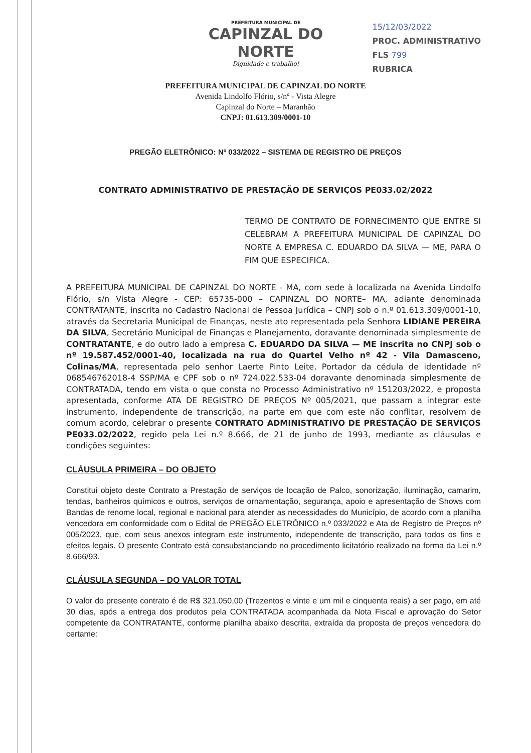PREFEITURA MUNICIPAL DE
CAPINZAL DO NORTE
Dignidade e trabalho!
15/12/03/2022
PROC. ADMINISTRATIVO
FLS 799
RUBRICA
PREFEITURA MUNICIPAL DE CAPINZAL DO NORTE
Avenida Lindolfo Flório, s/nº - Vista Alegre
Capinzal do Norte – Maranhão
CNPJ: 01.613.309/0001-10
PREGÃO ELETRÔNICO: Nº 033/2022 – SISTEMA DE REGISTRO DE PREÇOS
CONTRATO ADMINISTRATIVO DE PRESTAÇÃO DE SERVIÇOS PE033.02/2022
TERMO DE CONTRATO DE FORNECIMENTO QUE ENTRE SI CELEBRAM A PREFEITURA MUNICIPAL DE CAPINZAL DO NORTE A EMPRESA C. EDUARDO DA SILVA — ME, PARA O FIM QUE ESPECIFICA.
A PREFEITURA MUNICIPAL DE CAPINZAL DO NORTE - MA, com sede à localizada na Avenida Lindolfo Flório, s/n Vista Alegre - CEP: 65735-000 – CAPINZAL DO NORTE– MA, adiante denominada CONTRATANTE, inscrita no Cadastro Nacional de Pessoa Jurídica – CNPJ sob o n.º 01.613.309/0001-10, através da Secretaria Municipal de Finanças, neste ato representada pela Senhora LIDIANE PEREIRA DA SILVA, Secretário Municipal de Finanças e Planejamento, doravante denominada simplesmente de CONTRATANTE, e do outro lado a empresa C. EDUARDO DA SILVA — ME inscrita no CNPJ sob o nº 19.587.452/0001-40, localizada na rua do Quartel Velho nº 42 - Vila Damasceno, Colinas/MA, representada pelo senhor Laerte Pinto Leite, Portador da cédula de identidade nº 068546762018-4 SSP/MA e CPF sob o nº 724.022.533-04 doravante denominada simplesmente de CONTRATADA, tendo em vista o que consta no Processo Administrativo nº 151203/2022, e proposta apresentada, conforme ATA DE REGISTRO DE PREÇOS Nº 005/2021, que passam a integrar este instrumento, independente de transcrição, na parte em que com este não conflitar, resolvem de comum acordo, celebrar o presente CONTRATO ADMINISTRATIVO DE PRESTAÇÃO DE SERVIÇOS PE033.02/2022, regido pela Lei n.º 8.666, de 21 de junho de 1993, mediante as cláusulas e condições seguintes:
CLÁUSULA PRIMEIRA – DO OBJETO
Constitui objeto deste Contrato a Prestação de serviços de locação de Palco, sonorização, iluminação, camarim, tendas, banheiros químicos e outros, serviços de ornamentação, segurança, apoio e apresentação de Shows com Bandas de renome local, regional e nacional para atender as necessidades do Município, de acordo com a planilha vencedora em conformidade com o Edital de PREGÃO ELETRÔNICO n.º 033/2022 e Ata de Registro de Preços nº 005/2023, que, com seus anexos integram este instrumento, independente de transcrição, para todos os fins e efeitos legais. O presente Contrato está consubstanciando no procedimento licitatório realizado na forma da Lei n.º 8.666/93.
CLÁUSULA SEGUNDA – DO VALOR TOTAL
O valor do presente contrato é de R$ 321.050,00 (Trezentos e vinte e um mil e cinquenta reais) a ser pago, em até 30 dias, após a entrega dos produtos pela CONTRATADA acompanhada da Nota Fiscal e aprovação do Setor competente da CONTRATANTE, conforme planilha abaixo descrita, extraída da proposta de preços vencedora do certame: